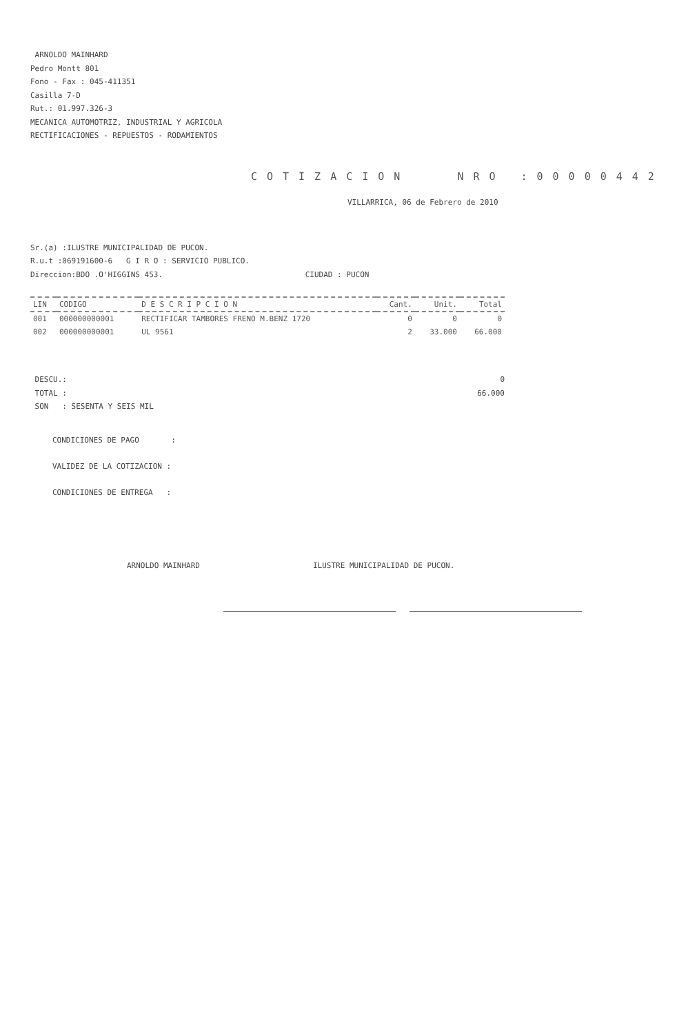ARNOLDO MAINHARD
Pedro Montt 801
Fono - Fax : 045-411351
Casilla 7-D
Rut.: 01.997.326-3
MECANICA AUTOMOTRIZ, INDUSTRIAL Y AGRICOLA
RECTIFICACIONES - REPUESTOS - RODAMIENTOS
COTIZACION NRO :00000442
VILLARRICA, 06 de Febrero de 2010
Sr.(a) :ILUSTRE MUNICIPALIDAD DE PUCON.
R.u.t :069191600-6 G I R O : SERVICIO PUBLICO.
Direccion:BDO .O'HIGGINS 453. CIUDAD : PUCON
| LIN | CODIGO | D E S C R I P C I O N | Cant. | Unit. | Total |
| --- | --- | --- | --- | --- | --- |
| 001 | 000000000001 | RECTIFICAR TAMBORES FRENO M.BENZ 1720 | 0 | 0 | 0 |
| 002 | 000000000001 | UL 9561 | 2 | 33.000 | 66.000 |
DESCU.:
TOTAL :
SON : SESENTA Y SEIS MIL
0
66.000
CONDICIONES DE PAGO :
VALIDEZ DE LA COTIZACION :
CONDICIONES DE ENTREGA :
ARNOLDO MAINHARD ILUSTRE MUNICIPALIDAD DE PUCON.